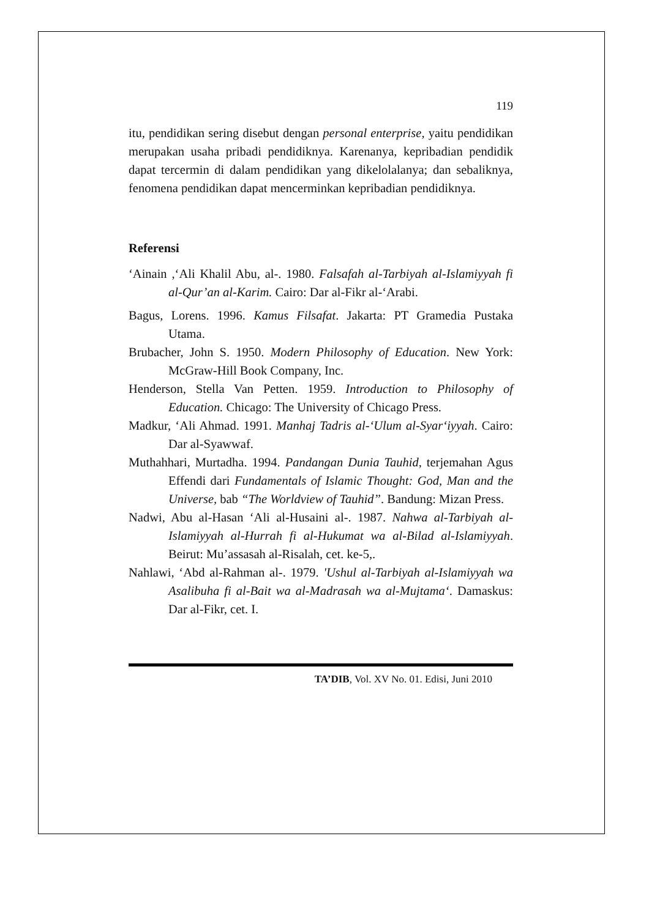119
itu, pendidikan sering disebut dengan personal enterprise, yaitu pendidikan merupakan usaha pribadi pendidiknya. Karenanya, kepribadian pendidik dapat tercermin di dalam pendidikan yang dikelolalanya; dan sebaliknya, fenomena pendidikan dapat mencerminkan kepribadian pendidiknya.
Referensi
‘Ainain ,‘Ali Khalil Abu, al-. 1980. Falsafah al-Tarbiyah al-Islamiyyah fi al-Qur’an al-Karim. Cairo: Dar al-Fikr al-‘Arabi.
Bagus, Lorens. 1996. Kamus Filsafat. Jakarta: PT Gramedia Pustaka Utama.
Brubacher, John S. 1950. Modern Philosophy of Education. New York: McGraw-Hill Book Company, Inc.
Henderson, Stella Van Petten. 1959. Introduction to Philosophy of Education. Chicago: The University of Chicago Press.
Madkur, ‘Ali Ahmad. 1991. Manhaj Tadris al-‘Ulum al-Syar‘iyyah. Cairo: Dar al-Syawwaf.
Muthahhari, Murtadha. 1994. Pandangan Dunia Tauhid, terjemahan Agus Effendi dari Fundamentals of Islamic Thought: God, Man and the Universe, bab “The Worldview of Tauhid”. Bandung: Mizan Press.
Nadwi, Abu al-Hasan ‘Ali al-Husaini al-. 1987. Nahwa al-Tarbiyah al-Islamiyyah al-Hurrah fi al-Hukumat wa al-Bilad al-Islamiyyah. Beirut: Mu’assasah al-Risalah, cet. ke-5,.
Nahlawi, ‘Abd al-Rahman al-. 1979. 'Ushul al-Tarbiyah al-Islamiyyah wa Asalibuha fi al-Bait wa al-Madrasah wa al-Mujtama‘. Damaskus: Dar al-Fikr, cet. I.
TA’DIB, Vol. XV No. 01. Edisi, Juni 2010